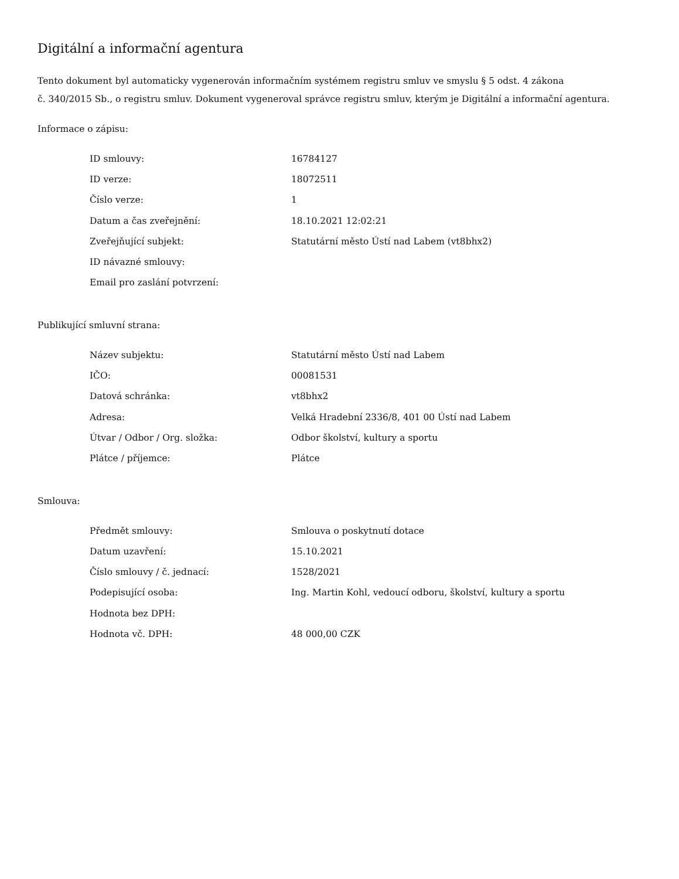Digitální a informační agentura
Tento dokument byl automaticky vygenerován informačním systémem registru smluv ve smyslu § 5 odst. 4 zákona
č. 340/2015 Sb., o registru smluv. Dokument vygeneroval správce registru smluv, kterým je Digitální a informační agentura.
Informace o zápisu:
| ID smlouvy: | 16784127 |
| ID verze: | 18072511 |
| Číslo verze: | 1 |
| Datum a čas zveřejnění: | 18.10.2021 12:02:21 |
| Zveřejňující subjekt: | Statutární město Ústí nad Labem (vt8bhx2) |
| ID návazné smlouvy: | |
| Email pro zaslání potvrzení: | |
Publikující smluvní strana:
| Název subjektu: | Statutární město Ústí nad Labem |
| IČO: | 00081531 |
| Datová schránka: | vt8bhx2 |
| Adresa: | Velká Hradební 2336/8, 401 00 Ústí nad Labem |
| Útvar / Odbor / Org. složka: | Odbor školství, kultury a sportu |
| Plátce / příjemce: | Plátce |
Smlouva:
| Předmět smlouvy: | Smlouva o poskytnutí dotace |
| Datum uzavření: | 15.10.2021 |
| Číslo smlouvy / č. jednací: | 1528/2021 |
| Podepisující osoba: | Ing. Martin Kohl, vedoucí odboru, školství, kultury a sportu |
| Hodnota bez DPH: | |
| Hodnota vč. DPH: | 48 000,00 CZK |